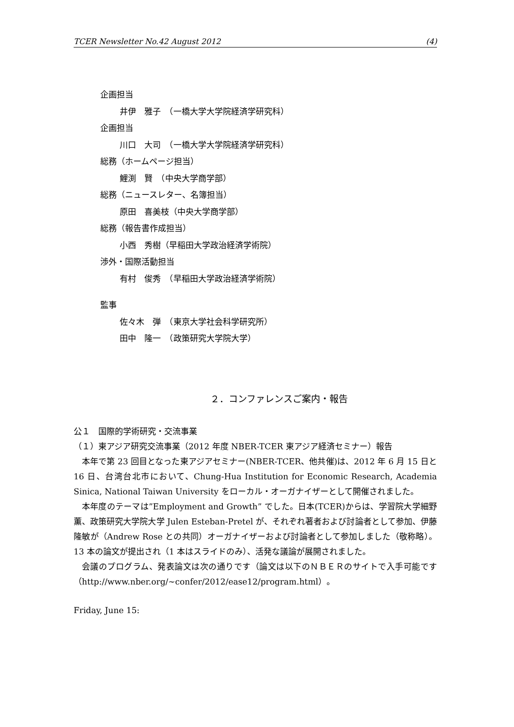TCER Newsletter No.42 August 2012 (4)
企画担当
井伊　雅子　（一橋大学大学院経済学研究科）
企画担当
川口　大司　（一橋大学大学院経済学研究科）
総務（ホームページ担当）
鯉渕　賢　（中央大学商学部）
総務（ニュースレター、名簿担当）
原田　喜美枝（中央大学商学部）
総務（報告書作成担当）
小西　秀樹（早稲田大学政治経済学術院）
渉外・国際活動担当
有村　俊秀　（早稲田大学政治経済学術院）
監事
佐々木　弾　（東京大学社会科学研究所）
田中　隆一　（政策研究大学院大学）
２．コンファレンスご案内・報告
公１　国際的学術研究・交流事業
（１）東アジア研究交流事業（2012 年度 NBER-TCER 東アジア経済セミナー）報告
本年で第 23 回目となった東アジアセミナー(NBER-TCER、他共催)は、2012 年 6 月 15 日と 16 日、台湾台北市において、Chung-Hua Institution for Economic Research, Academia Sinica, National Taiwan University をローカル・オーガナイザーとして開催されました。
本年度のテーマは”Employment and Growth” でした。日本(TCER)からは、学習院大学細野薫、政策研究大学院大学 Julen Esteban-Pretel が、それぞれ著者および討論者として参加、伊藤隆敏が（Andrew Rose との共同）オーガナイザーおよび討論者として参加しました（敬称略）。13 本の論文が提出され（1 本はスライドのみ）、活発な議論が展開されました。
会議のプログラム、発表論文は次の通りです（論文は以下のＮＢＥＲのサイトで入手可能です（http://www.nber.org/~confer/2012/ease12/program.html）。
Friday, June 15: